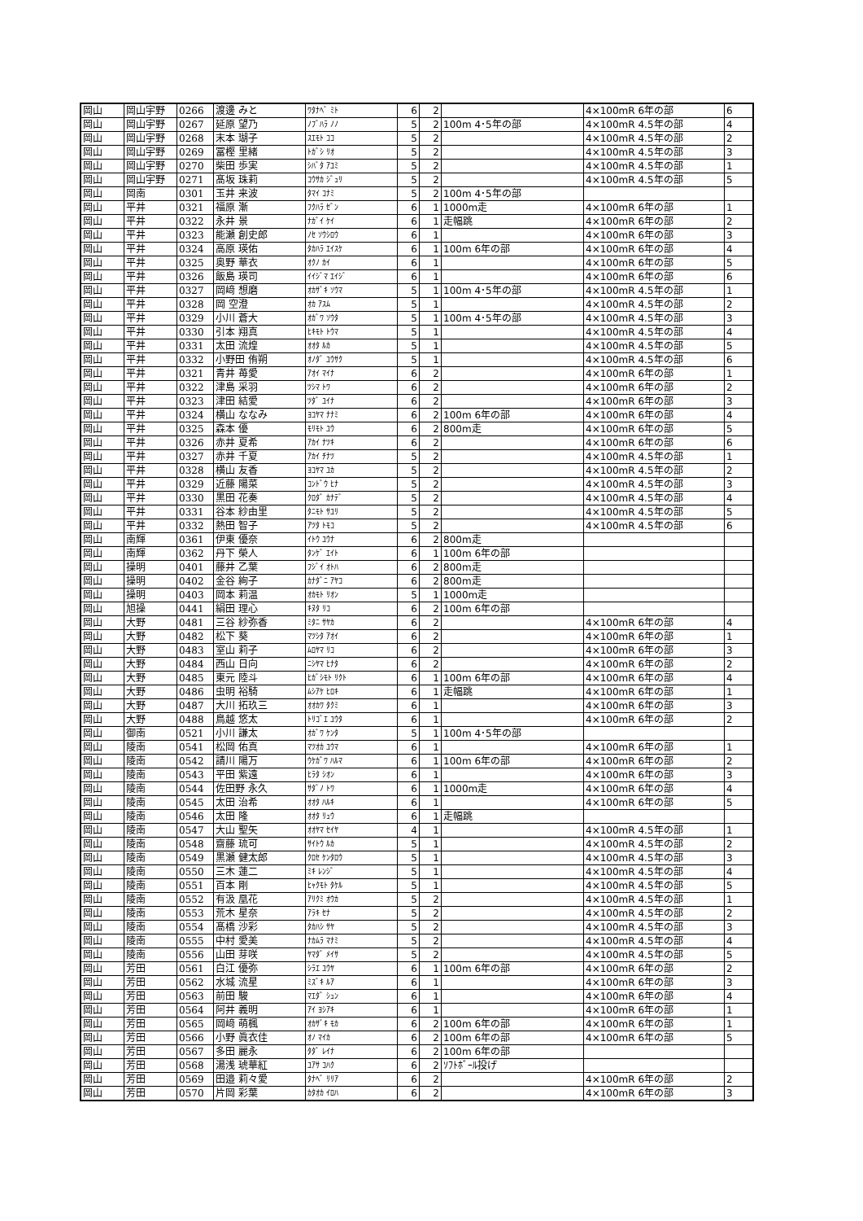| 岡山 | 岡山宇野 | 0266 | 渡邊 みと | ﾜﾀﾅﾍﾞ ﾐﾄ | 6 | 2 | | 4×100mR 6年の部 | 6 |
| 岡山 | 岡山宇野 | 0267 | 延原 望乃 | ﾉﾌﾞﾊﾗ ﾉﾉ | 5 | 2 | 100m 4･5年の部 | 4×100mR 4.5年の部 | 4 |
| 岡山 | 岡山宇野 | 0268 | 末本 瑚子 | ｽｴﾓﾄ ｺｺ | 5 | 2 | | 4×100mR 4.5年の部 | 2 |
| 岡山 | 岡山宇野 | 0269 | 冨樫 里緒 | ﾄｶﾞｼ ﾘｵ | 5 | 2 | | 4×100mR 4.5年の部 | 3 |
| 岡山 | 岡山宇野 | 0270 | 柴田 歩実 | ｼﾊﾞﾀ ｱﾕﾐ | 5 | 2 | | 4×100mR 4.5年の部 | 1 |
| 岡山 | 岡山宇野 | 0271 | 髙坂 珠莉 | ｺｳｻｶ ｼﾞｭﾘ | 5 | 2 | | 4×100mR 4.5年の部 | 5 |
| 岡山 | 岡南 | 0301 | 玉井 来波 | ﾀﾏｲ ｺﾅﾐ | 5 | 2 | 100m 4･5年の部 | | |
| 岡山 | 平井 | 0321 | 福原 漸 | ﾌｸﾊﾗ ｾﾞﾝ | 6 | 1 | 1000m走 | 4×100mR 6年の部 | 1 |
| 岡山 | 平井 | 0322 | 永井 景 | ﾅｶﾞｲ ｹｲ | 6 | 1 | 走幅跳 | 4×100mR 6年の部 | 2 |
| 岡山 | 平井 | 0323 | 能瀬 創史郎 | ﾉｾ ｿｳｼﾛｳ | 6 | 1 | | 4×100mR 6年の部 | 3 |
| 岡山 | 平井 | 0324 | 高原 瑛佑 | ﾀｶﾊﾗ ｴｲｽｹ | 6 | 1 | 100m 6年の部 | 4×100mR 6年の部 | 4 |
| 岡山 | 平井 | 0325 | 奥野 華衣 | ｵｸﾉ ｶｲ | 6 | 1 | | 4×100mR 6年の部 | 5 |
| 岡山 | 平井 | 0326 | 飯島 瑛司 | ｲｲｼﾞﾏ ｴｲｼﾞ | 6 | 1 | | 4×100mR 6年の部 | 6 |
| 岡山 | 平井 | 0327 | 岡﨑 想磨 | ｵｶｻﾞｷ ｿｳﾏ | 5 | 1 | 100m 4･5年の部 | 4×100mR 4.5年の部 | 1 |
| 岡山 | 平井 | 0328 | 岡 空澄 | ｵｶ ｱｽﾑ | 5 | 1 | | 4×100mR 4.5年の部 | 2 |
| 岡山 | 平井 | 0329 | 小川 蒼大 | ｵｶﾞﾜ ｿｳﾀ | 5 | 1 | 100m 4･5年の部 | 4×100mR 4.5年の部 | 3 |
| 岡山 | 平井 | 0330 | 引本 翔真 | ﾋｷﾓﾄ ﾄｳﾏ | 5 | 1 | | 4×100mR 4.5年の部 | 4 |
| 岡山 | 平井 | 0331 | 太田 流煌 | ｵｵﾀ ﾙｶ | 5 | 1 | | 4×100mR 4.5年の部 | 5 |
| 岡山 | 平井 | 0332 | 小野田 侑朔 | ｵﾉﾀﾞ ﾕｳｻｸ | 5 | 1 | | 4×100mR 4.5年の部 | 6 |
| 岡山 | 平井 | 0321 | 青井 苺愛 | ｱｵｲ ﾏｲﾅ | 6 | 2 | | 4×100mR 6年の部 | 1 |
| 岡山 | 平井 | 0322 | 津島 采羽 | ﾂｼﾏ ﾄﾜ | 6 | 2 | | 4×100mR 6年の部 | 2 |
| 岡山 | 平井 | 0323 | 津田 結愛 | ﾂﾀﾞ ﾕｲﾅ | 6 | 2 | | 4×100mR 6年の部 | 3 |
| 岡山 | 平井 | 0324 | 横山 ななみ | ﾖｺﾔﾏ ﾅﾅﾐ | 6 | 2 | 100m 6年の部 | 4×100mR 6年の部 | 4 |
| 岡山 | 平井 | 0325 | 森本 優 | ﾓﾘﾓﾄ ﾕｳ | 6 | 2 | 800m走 | 4×100mR 6年の部 | 5 |
| 岡山 | 平井 | 0326 | 赤井 夏希 | ｱｶｲ ﾅﾂｷ | 6 | 2 | | 4×100mR 6年の部 | 6 |
| 岡山 | 平井 | 0327 | 赤井 千夏 | ｱｶｲ ﾁﾅﾂ | 5 | 2 | | 4×100mR 4.5年の部 | 1 |
| 岡山 | 平井 | 0328 | 横山 友香 | ﾖｺﾔﾏ ﾕｶ | 5 | 2 | | 4×100mR 4.5年の部 | 2 |
| 岡山 | 平井 | 0329 | 近藤 陽菜 | ｺﾝﾄﾞｳ ﾋﾅ | 5 | 2 | | 4×100mR 4.5年の部 | 3 |
| 岡山 | 平井 | 0330 | 黒田 花奏 | ｸﾛﾀﾞ ｶﾅﾃﾞ | 5 | 2 | | 4×100mR 4.5年の部 | 4 |
| 岡山 | 平井 | 0331 | 谷本 紗由里 | ﾀﾆﾓﾄ ｻﾕﾘ | 5 | 2 | | 4×100mR 4.5年の部 | 5 |
| 岡山 | 平井 | 0332 | 熱田 智子 | ｱﾂﾀ ﾄﾓｺ | 5 | 2 | | 4×100mR 4.5年の部 | 6 |
| 岡山 | 南輝 | 0361 | 伊東 優奈 | ｲﾄｳ ﾕｳﾅ | 6 | 2 | 800m走 | | |
| 岡山 | 南輝 | 0362 | 丹下 榮人 | ﾀﾝｹﾞ ｴｲﾄ | 6 | 1 | 100m 6年の部 | | |
| 岡山 | 操明 | 0401 | 藤井 乙葉 | ﾌｼﾞｲ ｵﾄﾊ | 6 | 2 | 800m走 | | |
| 岡山 | 操明 | 0402 | 金谷 絢子 | ｶﾅﾀﾞﾆ ｱﾔｺ | 6 | 2 | 800m走 | | |
| 岡山 | 操明 | 0403 | 岡本 莉温 | ｵｶﾓﾄ ﾘｵﾝ | 5 | 1 | 1000m走 | | |
| 岡山 | 旭操 | 0441 | 絹田 理心 | ｷﾇﾀ ﾘｺ | 6 | 2 | 100m 6年の部 | | |
| 岡山 | 大野 | 0481 | 三谷 紗弥香 | ﾐﾀﾆ ｻﾔｶ | 6 | 2 | | 4×100mR 6年の部 | 4 |
| 岡山 | 大野 | 0482 | 松下 葵 | ﾏﾂｼﾀ ｱｵｲ | 6 | 2 | | 4×100mR 6年の部 | 1 |
| 岡山 | 大野 | 0483 | 室山 莉子 | ﾑﾛﾔﾏ ﾘｺ | 6 | 2 | | 4×100mR 6年の部 | 3 |
| 岡山 | 大野 | 0484 | 西山 日向 | ﾆｼﾔﾏ ﾋﾅﾀ | 6 | 2 | | 4×100mR 6年の部 | 2 |
| 岡山 | 大野 | 0485 | 東元 陸斗 | ﾋｶﾞｼﾓﾄ ﾘｸﾄ | 6 | 1 | 100m 6年の部 | 4×100mR 6年の部 | 4 |
| 岡山 | 大野 | 0486 | 虫明 裕騎 | ﾑｼｱｹ ﾋﾛｷ | 6 | 1 | 走幅跳 | 4×100mR 6年の部 | 1 |
| 岡山 | 大野 | 0487 | 大川 拓玖三 | ｵｵｶﾜ ﾀｸﾐ | 6 | 1 | | 4×100mR 6年の部 | 3 |
| 岡山 | 大野 | 0488 | 鳥越 悠太 | ﾄﾘｺﾞｴ ﾕｳﾀ | 6 | 1 | | 4×100mR 6年の部 | 2 |
| 岡山 | 御南 | 0521 | 小川 謙太 | ｵｶﾞﾜ ｹﾝﾀ | 5 | 1 | 100m 4･5年の部 | | |
| 岡山 | 陵南 | 0541 | 松岡 佑真 | ﾏﾂｵｶ ﾕｳﾏ | 6 | 1 | | 4×100mR 6年の部 | 1 |
| 岡山 | 陵南 | 0542 | 請川 陽万 | ｳｹｶﾞﾜ ﾊﾙﾏ | 6 | 1 | 100m 6年の部 | 4×100mR 6年の部 | 2 |
| 岡山 | 陵南 | 0543 | 平田 紫遠 | ﾋﾗﾀ ｼｵﾝ | 6 | 1 | | 4×100mR 6年の部 | 3 |
| 岡山 | 陵南 | 0544 | 佐田野 永久 | ｻﾀﾞﾉ ﾄﾜ | 6 | 1 | 1000m走 | 4×100mR 6年の部 | 4 |
| 岡山 | 陵南 | 0545 | 太田 治希 | ｵｵﾀ ﾊﾙｷ | 6 | 1 | | 4×100mR 6年の部 | 5 |
| 岡山 | 陵南 | 0546 | 太田 隆 | ｵｵﾀ ﾘｭｳ | 6 | 1 | 走幅跳 | | |
| 岡山 | 陵南 | 0547 | 大山 聖矢 | ｵｵﾔﾏ ｾｲﾔ | 4 | 1 | | 4×100mR 4.5年の部 | 1 |
| 岡山 | 陵南 | 0548 | 齋藤 琉可 | ｻｲﾄｳ ﾙｶ | 5 | 1 | | 4×100mR 4.5年の部 | 2 |
| 岡山 | 陵南 | 0549 | 黒瀬 健太郎 | ｸﾛｾ ｹﾝﾀﾛｳ | 5 | 1 | | 4×100mR 4.5年の部 | 3 |
| 岡山 | 陵南 | 0550 | 三木 蓮二 | ﾐｷ ﾚﾝｼﾞ | 5 | 1 | | 4×100mR 4.5年の部 | 4 |
| 岡山 | 陵南 | 0551 | 百本 剛 | ﾋｬｸﾓﾄ ﾀｹﾙ | 5 | 1 | | 4×100mR 4.5年の部 | 5 |
| 岡山 | 陵南 | 0552 | 有汲 凰花 | ｱﾘｸﾐ ｵｳｶ | 5 | 2 | | 4×100mR 4.5年の部 | 1 |
| 岡山 | 陵南 | 0553 | 荒木 星奈 | ｱﾗｷ ｾﾅ | 5 | 2 | | 4×100mR 4.5年の部 | 2 |
| 岡山 | 陵南 | 0554 | 髙橋 沙彩 | ﾀｶﾊｼ ｻﾔ | 5 | 2 | | 4×100mR 4.5年の部 | 3 |
| 岡山 | 陵南 | 0555 | 中村 愛美 | ﾅｶﾑﾗ ﾏﾅﾐ | 5 | 2 | | 4×100mR 4.5年の部 | 4 |
| 岡山 | 陵南 | 0556 | 山田 芽咲 | ﾔﾏﾀﾞ ﾒｲｻ | 5 | 2 | | 4×100mR 4.5年の部 | 5 |
| 岡山 | 芳田 | 0561 | 白江 優弥 | ｼﾗｴ ﾕｳﾔ | 6 | 1 | 100m 6年の部 | 4×100mR 6年の部 | 2 |
| 岡山 | 芳田 | 0562 | 水城 流星 | ﾐｽﾞｷ ﾙｱ | 6 | 1 | | 4×100mR 6年の部 | 3 |
| 岡山 | 芳田 | 0563 | 前田 駿 | ﾏｴﾀﾞ ｼｭﾝ | 6 | 1 | | 4×100mR 6年の部 | 4 |
| 岡山 | 芳田 | 0564 | 阿井 義明 | ｱｲ ﾖｼｱｷ | 6 | 1 | | 4×100mR 6年の部 | 1 |
| 岡山 | 芳田 | 0565 | 岡﨑 萌楓 | ｵｶｻﾞｷ ﾓｶ | 6 | 2 | 100m 6年の部 | 4×100mR 6年の部 | 1 |
| 岡山 | 芳田 | 0566 | 小野 眞衣佳 | ｵﾉ ﾏｲｶ | 6 | 2 | 100m 6年の部 | 4×100mR 6年の部 | 5 |
| 岡山 | 芳田 | 0567 | 多田 麗永 | ﾀﾀﾞ ﾚｲﾅ | 6 | 2 | 100m 6年の部 | | |
| 岡山 | 芳田 | 0568 | 湯浅 琥華紅 | ﾕｱｻ ｺﾊｸ | 6 | 2 | ｿﾌﾄﾎﾞｰﾙ投げ | | |
| 岡山 | 芳田 | 0569 | 田邉 莉々愛 | ﾀﾅﾍﾞ ﾘﾘｱ | 6 | 2 | | 4×100mR 6年の部 | 2 |
| 岡山 | 芳田 | 0570 | 片岡 彩葉 | ｶﾀｵｶ ｲﾛﾊ | 6 | 2 | | 4×100mR 6年の部 | 3 |